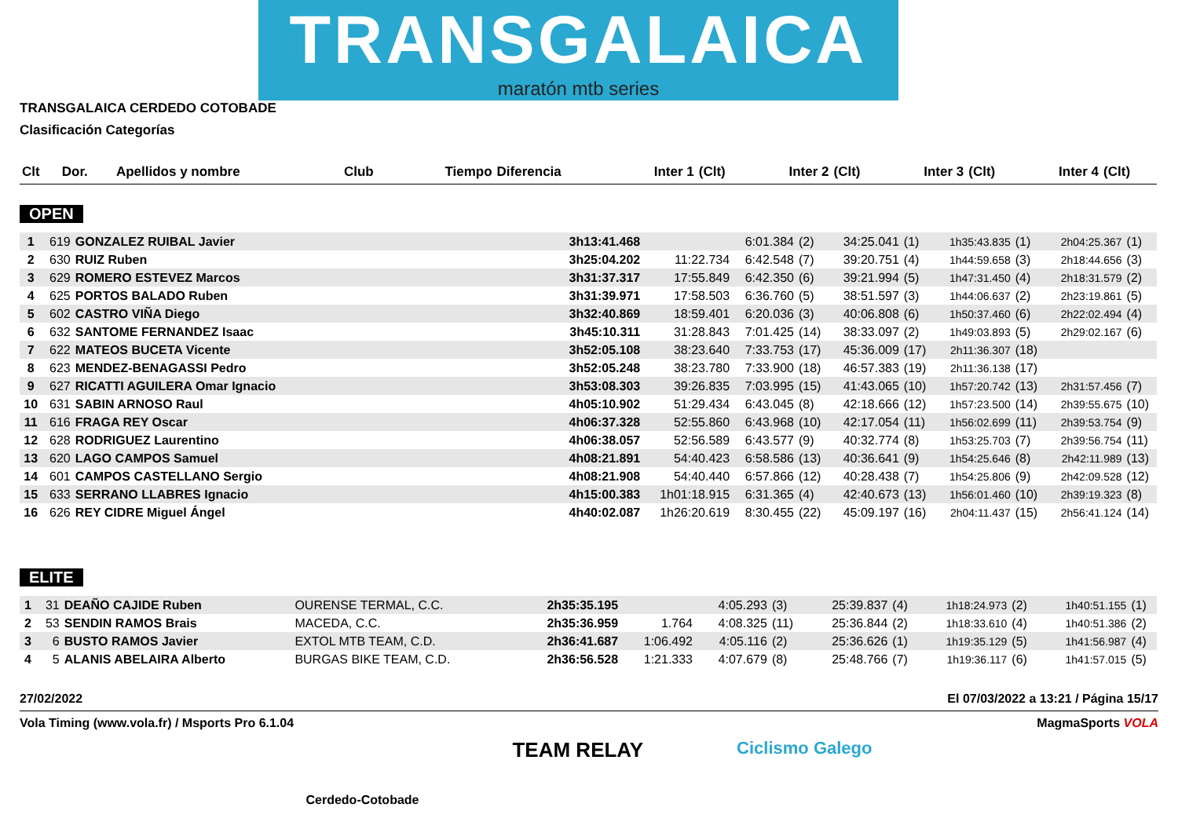TRANSGALAICA
maratón mtb series
TRANSGALAICA CERDEDO COTOBADE
Clasificación Categorías
| Clt | Dor. | Apellidos y nombre | Club | Tiempo | Diferencia | Inter 1 | (Clt) | Inter 2 | (Clt) | Inter 3 | (Clt) | Inter 4 | (Clt) |
| --- | --- | --- | --- | --- | --- | --- | --- | --- | --- | --- | --- | --- | --- |
OPEN
| 1 | 619 | GONZALEZ RUIBAL Javier | | 3h13:41.468 | | 6:01.384 | (2) | 34:25.041 | (1) | 1h35:43.835 | (1) | 2h04:25.367 | (1) |
| 2 | 630 | RUIZ Ruben | | 3h25:04.202 | 11:22.734 | 6:42.548 | (7) | 39:20.751 | (4) | 1h44:59.658 | (3) | 2h18:44.656 | (3) |
| 3 | 629 | ROMERO ESTEVEZ Marcos | | 3h31:37.317 | 17:55.849 | 6:42.350 | (6) | 39:21.994 | (5) | 1h47:31.450 | (4) | 2h18:31.579 | (2) |
| 4 | 625 | PORTOS BALADO Ruben | | 3h31:39.971 | 17:58.503 | 6:36.760 | (5) | 38:51.597 | (3) | 1h44:06.637 | (2) | 2h23:19.861 | (5) |
| 5 | 602 | CASTRO VIÑA Diego | | 3h32:40.869 | 18:59.401 | 6:20.036 | (3) | 40:06.808 | (6) | 1h50:37.460 | (6) | 2h22:02.494 | (4) |
| 6 | 632 | SANTOME FERNANDEZ Isaac | | 3h45:10.311 | 31:28.843 | 7:01.425 | (14) | 38:33.097 | (2) | 1h49:03.893 | (5) | 2h29:02.167 | (6) |
| 7 | 622 | MATEOS BUCETA Vicente | | 3h52:05.108 | 38:23.640 | 7:33.753 | (17) | 45:36.009 | (17) | 2h11:36.307 | (18) | | |
| 8 | 623 | MENDEZ-BENAGASSI Pedro | | 3h52:05.248 | 38:23.780 | 7:33.900 | (18) | 46:57.383 | (19) | 2h11:36.138 | (17) | | |
| 9 | 627 | RICATTI AGUILERA Omar Ignacio | | 3h53:08.303 | 39:26.835 | 7:03.995 | (15) | 41:43.065 | (10) | 1h57:20.742 | (13) | 2h31:57.456 | (7) |
| 10 | 631 | SABIN ARNOSO Raul | | 4h05:10.902 | 51:29.434 | 6:43.045 | (8) | 42:18.666 | (12) | 1h57:23.500 | (14) | 2h39:55.675 | (10) |
| 11 | 616 | FRAGA REY Oscar | | 4h06:37.328 | 52:55.860 | 6:43.968 | (10) | 42:17.054 | (11) | 1h56:02.699 | (11) | 2h39:53.754 | (9) |
| 12 | 628 | RODRIGUEZ Laurentino | | 4h06:38.057 | 52:56.589 | 6:43.577 | (9) | 40:32.774 | (8) | 1h53:25.703 | (7) | 2h39:56.754 | (11) |
| 13 | 620 | LAGO CAMPOS Samuel | | 4h08:21.891 | 54:40.423 | 6:58.586 | (13) | 40:36.641 | (9) | 1h54:25.646 | (8) | 2h42:11.989 | (13) |
| 14 | 601 | CAMPOS CASTELLANO Sergio | | 4h08:21.908 | 54:40.440 | 6:57.866 | (12) | 40:28.438 | (7) | 1h54:25.806 | (9) | 2h42:09.528 | (12) |
| 15 | 633 | SERRANO LLABRES Ignacio | | 4h15:00.383 | 1h01:18.915 | 6:31.365 | (4) | 42:40.673 | (13) | 1h56:01.460 | (10) | 2h39:19.323 | (8) |
| 16 | 626 | REY CIDRE Miguel Ángel | | 4h40:02.087 | 1h26:20.619 | 8:30.455 | (22) | 45:09.197 | (16) | 2h04:11.437 | (15) | 2h56:41.124 | (14) |
ELITE
| 1 | 31 | DEAÑO CAJIDE Ruben | OURENSE TERMAL, C.C. | 2h35:35.195 | | 4:05.293 | (3) | 25:39.837 | (4) | 1h18:24.973 | (2) | 1h40:51.155 | (1) |
| 2 | 53 | SENDIN RAMOS Brais | MACEDA, C.C. | 2h35:36.959 | 1.764 | 4:08.325 | (11) | 25:36.844 | (2) | 1h18:33.610 | (4) | 1h40:51.386 | (2) |
| 3 | 6 | BUSTO RAMOS Javier | EXTOL MTB TEAM, C.D. | 2h36:41.687 | 1:06.492 | 4:05.116 | (2) | 25:36.626 | (1) | 1h19:35.129 | (5) | 1h41:56.987 | (4) |
| 4 | 5 | ALANIS ABELAIRA Alberto | BURGAS BIKE TEAM, C.D. | 2h36:56.528 | 1:21.333 | 4:07.679 | (8) | 25:48.766 | (7) | 1h19:36.117 | (6) | 1h41:57.015 | (5) |
27/02/2022 El 07/03/2022 a 13:21 / Página 15/17
Vola Timing (www.vola.fr) / Msports Pro 6.1.04 MagmaSports VOLA
Cerdedo-Cotobade TEAM RELAY Ciclismo Galego